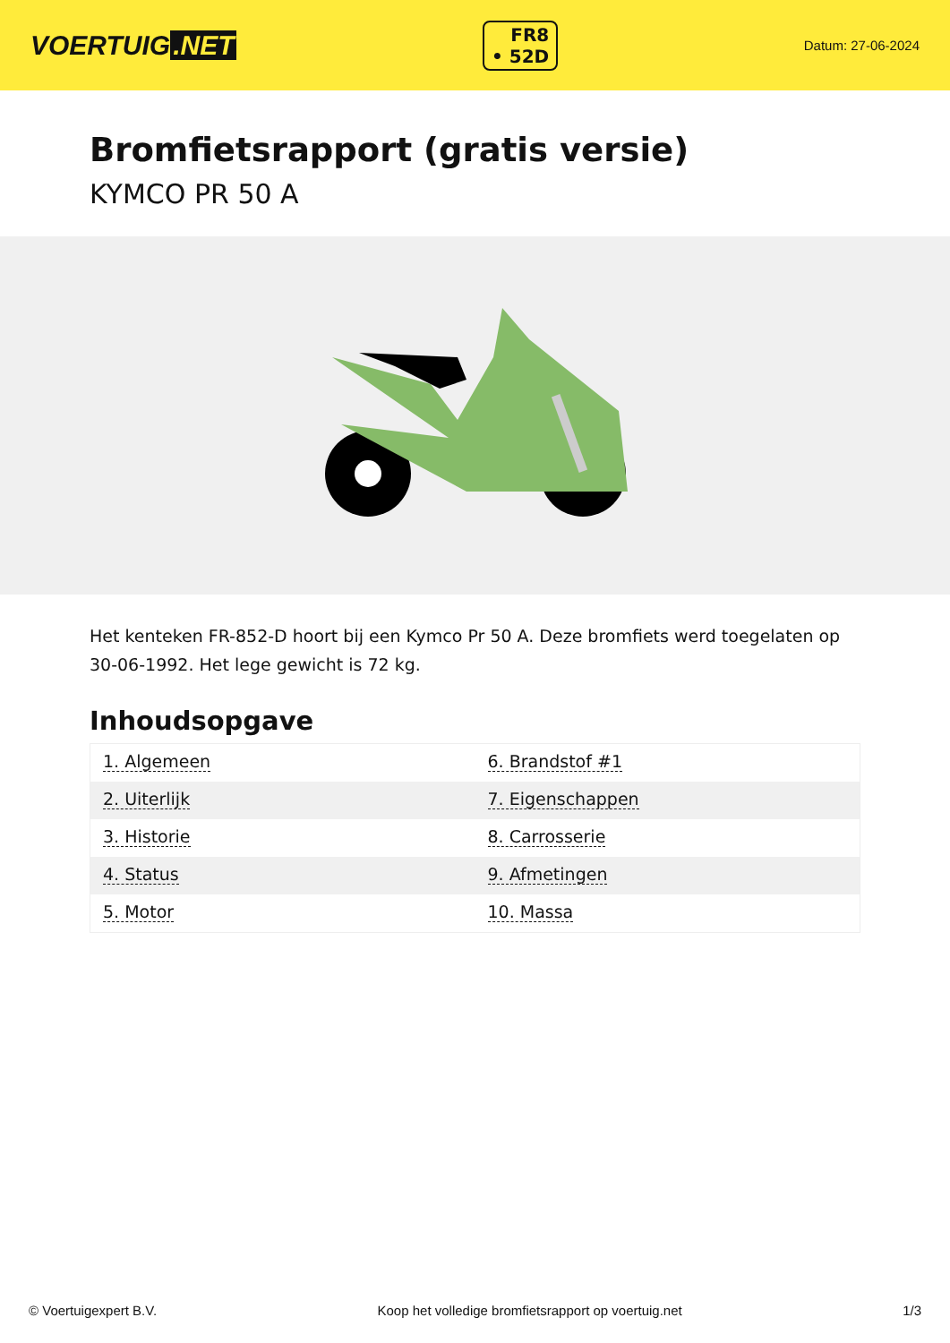VOERTUIG.NET
FR8
• 52D
Datum: 27-06-2024
Bromfietsrapport (gratis versie)
KYMCO PR 50 A
Het kenteken FR-852-D hoort bij een Kymco Pr 50 A. Deze bromfiets werd toegelaten op 30-06-1992. Het lege gewicht is 72 kg.
Inhoudsopgave
| 1. Algemeen | 6. Brandstof #1 |
| 2. Uiterlijk | 7. Eigenschappen |
| 3. Historie | 8. Carrosserie |
| 4. Status | 9. Afmetingen |
| 5. Motor | 10. Massa |
© Voertuigexpert B.V. Koop het volledige bromfietsrapport op voertuig.net 1/3